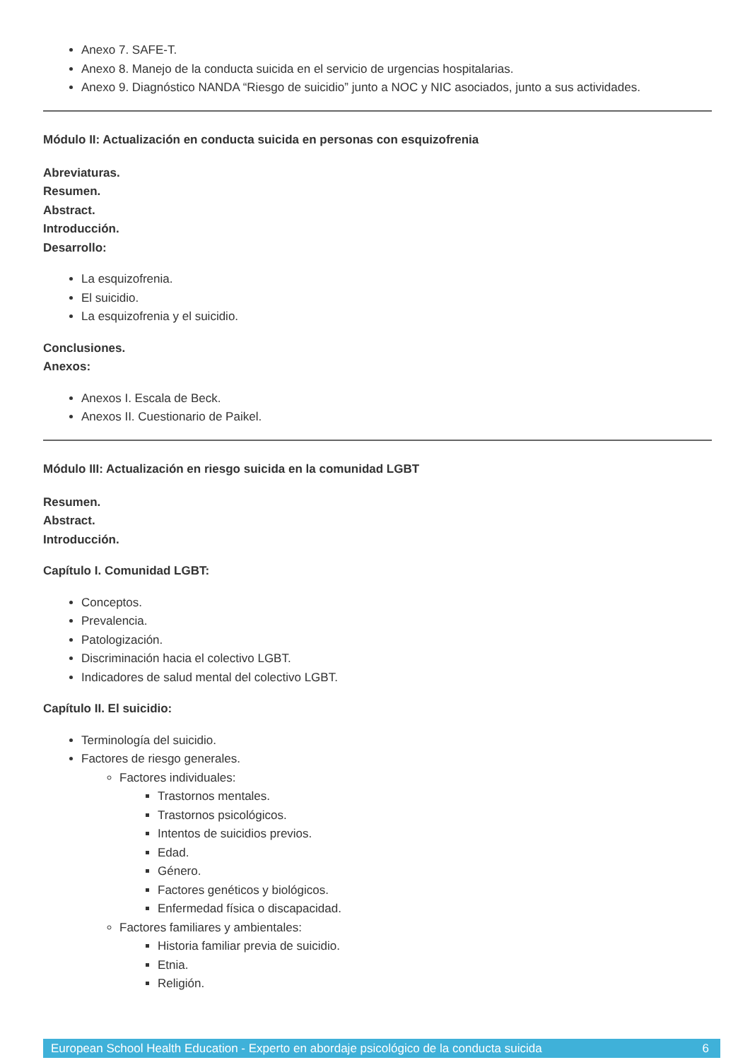Anexo 7. SAFE-T.
Anexo 8. Manejo de la conducta suicida en el servicio de urgencias hospitalarias.
Anexo 9. Diagnóstico NANDA “Riesgo de suicidio” junto a NOC y NIC asociados, junto a sus actividades.
Módulo II: Actualización en conducta suicida en personas con esquizofrenia
Abreviaturas.
Resumen.
Abstract.
Introducción.
Desarrollo:
La esquizofrenia.
El suicidio.
La esquizofrenia y el suicidio.
Conclusiones.
Anexos:
Anexos I. Escala de Beck.
Anexos II. Cuestionario de Paikel.
Módulo III: Actualización en riesgo suicida en la comunidad LGBT
Resumen.
Abstract.
Introducción.
Capítulo I. Comunidad LGBT:
Conceptos.
Prevalencia.
Patologización.
Discriminación hacia el colectivo LGBT.
Indicadores de salud mental del colectivo LGBT.
Capítulo II. El suicidio:
Terminología del suicidio.
Factores de riesgo generales.
Factores individuales:
Trastornos mentales.
Trastornos psicológicos.
Intentos de suicidios previos.
Edad.
Género.
Factores genéticos y biológicos.
Enfermedad física o discapacidad.
Factores familiares y ambientales:
Historia familiar previa de suicidio.
Etnia.
Religión.
European School Health Education - Experto en abordaje psicológico de la conducta suicida 6